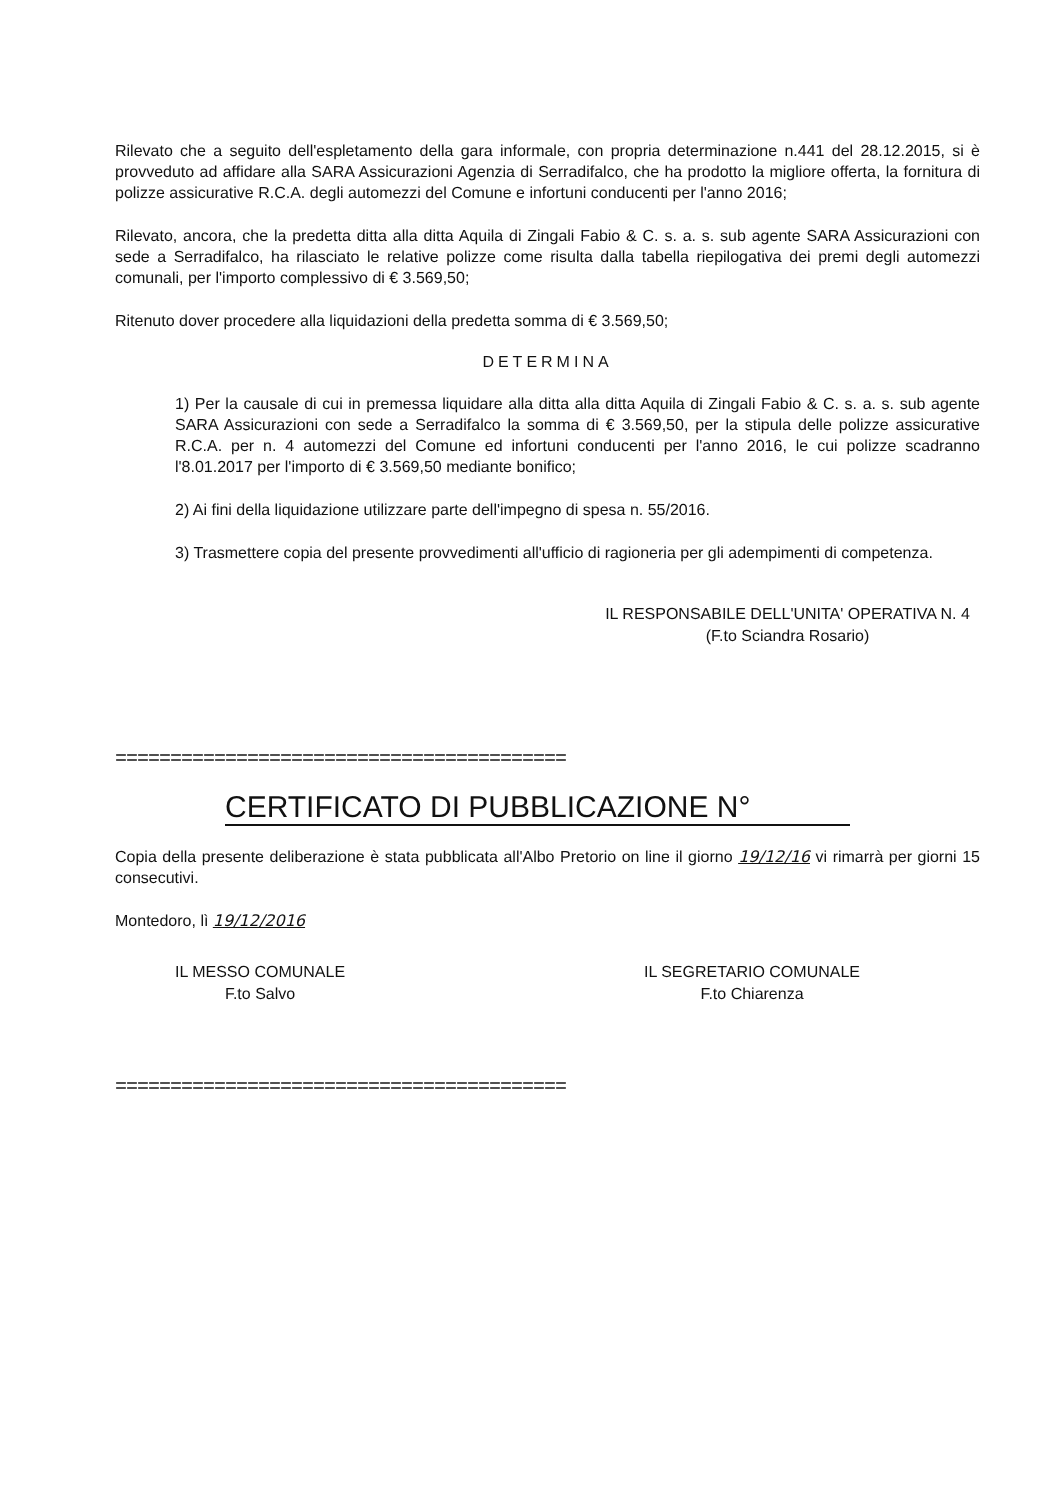Rilevato che a seguito dell'espletamento della gara informale, con propria determinazione n.441 del 28.12.2015, si è provveduto ad affidare alla SARA Assicurazioni Agenzia di Serradifalco, che ha prodotto la migliore offerta, la fornitura di polizze assicurative R.C.A. degli automezzi del Comune e infortuni conducenti per l'anno 2016;
Rilevato, ancora, che la predetta ditta alla ditta Aquila di Zingali Fabio & C. s. a. s. sub agente SARA Assicurazioni con sede a Serradifalco, ha rilasciato le relative polizze come risulta dalla tabella riepilogativa dei premi degli automezzi comunali, per l'importo complessivo di € 3.569,50;
Ritenuto dover procedere alla liquidazioni della predetta somma di € 3.569,50;
DETERMINA
1) Per la causale di cui in premessa liquidare alla ditta alla ditta Aquila di Zingali Fabio & C. s. a. s. sub agente SARA Assicurazioni con sede a Serradifalco la somma di € 3.569,50, per la stipula delle polizze assicurative R.C.A. per n. 4 automezzi del Comune ed infortuni conducenti per l'anno 2016, le cui polizze scadranno l'8.01.2017 per l'importo di € 3.569,50 mediante bonifico;
2) Ai fini della liquidazione utilizzare parte dell'impegno di spesa n. 55/2016.
3) Trasmettere copia del presente provvedimenti all'ufficio di ragioneria per gli adempimenti di competenza.
IL RESPONSABILE DELL'UNITA' OPERATIVA N. 4
(F.to Sciandra Rosario)
=========================================
CERTIFICATO DI PUBBLICAZIONE N°
Copia della presente deliberazione è stata pubblicata all'Albo Pretorio on line il giorno 19/12/16 vi rimarrà per giorni 15 consecutivi.
Montedoro, lì 19/12/2016
IL MESSO COMUNALE
F.to Salvo
IL SEGRETARIO COMUNALE
F.to Chiarenza
=========================================